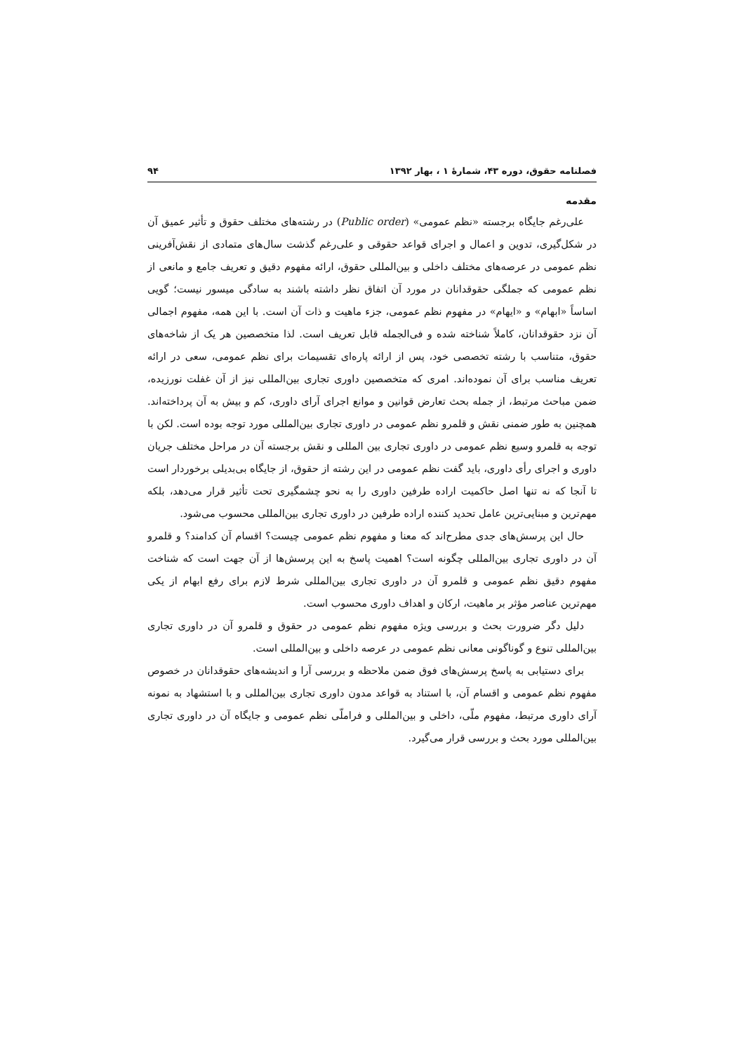فصلنامه حقوق، دوره ۴۳، شمارۀ ۱ ، بهار ۱۳۹۲ ۹۴
مقدمه
علی‌رغم جایگاه برجسته «نظم عمومی» (Public order) در رشته‌های مختلف حقوق و تأثیر عمیق آن در شکل‌گیری، تدوین و اعمال و اجرای قواعد حقوقی و علی‌رغم گذشت سال‌های متمادی از نقش‌آفرینی نظم عمومی در عرصه‌های مختلف داخلی و بین‌المللی حقوق، ارائه مفهوم دقیق و تعریف جامع و مانعی از نظم عمومی که جملگی حقوقدانان در مورد آن اتفاق نظر داشته باشند به سادگی میسور نیست؛ گویی اساساً «ابهام» و «ایهام» در مفهوم نظم عمومی، جزء ماهیت و ذات آن است. با این همه، مفهوم اجمالی آن نزد حقوقدانان، کاملاً شناخته شده و فی‌الجمله قابل تعریف است. لذا متخصصین هر یک از شاخه‌های حقوق، متناسب با رشته تخصصی خود، پس از ارائه پاره‌ای تقسیمات برای نظم عمومی، سعی در ارائه تعریف مناسب برای آن نموده‌اند. امری که متخصصین داوری تجاری بین‌المللی نیز از آن غفلت نورزیده، ضمن مباحث مرتبط، از جمله بحث تعارض قوانین و موانع اجرای آرای داوری، کم و بیش به آن پرداخته‌اند. همچنین به طور ضمنی نقش و قلمرو نظم عمومی در داوری تجاری بین‌المللی مورد توجه بوده است. لکن با توجه به قلمرو وسیع نظم عمومی در داوری تجاری بین المللی و نقش برجسته آن در مراحل مختلف جریان داوری و اجرای رأی داوری، باید گفت نظم عمومی در این رشته از حقوق، از جایگاه بی‌بدیلی برخوردار است تا آنجا که نه تنها اصل حاکمیت اراده طرفین داوری را به نحو چشمگیری تحت تأثیر قرار می‌دهد، بلکه مهم‌ترین و مبنایی‌ترین عامل تحدید کننده اراده طرفین در داوری تجاری بین‌المللی محسوب می‌شود.
حال این پرسش‌های جدی مطرح‌اند که معنا و مفهوم نظم عمومی چیست؟ اقسام آن کدامند؟ و قلمرو آن در داوری تجاری بین‌المللی چگونه است؟ اهمیت پاسخ به این پرسش‌ها از آن جهت است که شناخت مفهوم دقیق نظم عمومی و قلمرو آن در داوری تجاری بین‌المللی شرط لازم برای رفع ابهام از یکی مهم‌ترین عناصر مؤثر بر ماهیت، ارکان و اهداف داوری محسوب است.
دلیل دگر ضرورت بحث و بررسی ویژه مفهوم نظم عمومی در حقوق و قلمرو آن در داوری تجاری بین‌المللی تنوع و گوناگونی معانی نظم عمومی در عرصه داخلی و بین‌المللی است.
برای دستیابی به پاسخ پرسش‌های فوق ضمن ملاحظه و بررسی آرا و اندیشه‌های حقوقدانان در خصوص مفهوم نظم عمومی و اقسام آن، با استناد به قواعد مدون داوری تجاری بین‌المللی و با استشهاد به نمونه آرای داوری مرتبط، مفهوم ملّی، داخلی و بین‌المللی و فراملّی نظم عمومی و جایگاه آن در داوری تجاری بین‌المللی مورد بحث و بررسی قرار می‌گیرد.